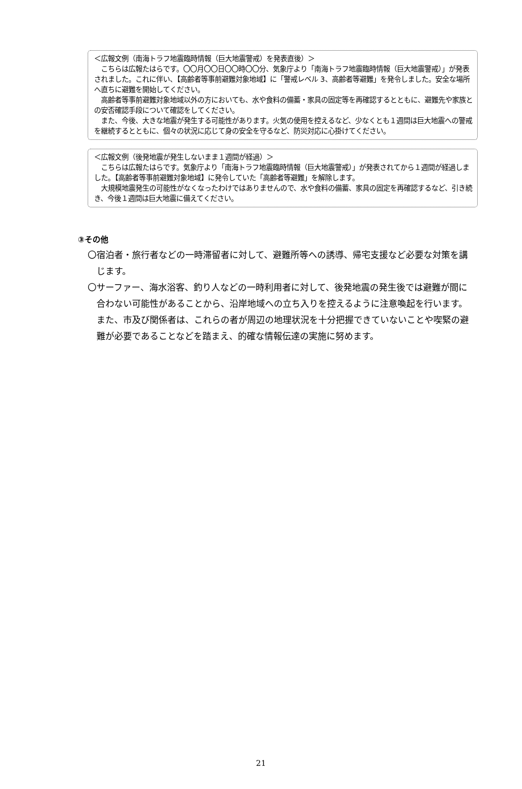＜広報文例（南海トラフ地震臨時情報（巨大地震警戒）を発表直後）＞
　こちらは広報たはらです。〇〇月〇〇日〇〇時〇〇分、気象庁より「南海トラフ地震臨時情報（巨大地震警戒）」が発表されました。これに伴い、【高齢者等事前避難対象地域】に「警戒レベル 3、高齢者等避難」を発令しました。安全な場所へ直ちに避難を開始してください。
　高齢者等事前避難対象地域以外の方においても、水や食料の備蓄・家具の固定等を再確認するとともに、避難先や家族との安否確認手段について確認をしてください。
　また、今後、大きな地震が発生する可能性があります。火気の使用を控えるなど、少なくとも１週間は巨大地震への警戒を継続するとともに、個々の状況に応じて身の安全を守るなど、防災対応に心掛けてください。
＜広報文例（後発地震が発生しないまま１週間が経過）＞
　こちらは広報たはらです。気象庁より「南海トラフ地震臨時情報（巨大地震警戒）」が発表されてから１週間が経過しました。【高齢者等事前避難対象地域】に発令していた「高齢者等避難」を解除します。
　大規模地震発生の可能性がなくなったわけではありませんので、水や食料の備蓄、家具の固定を再確認するなど、引き続き、今後１週間は巨大地震に備えてください。
③その他
〇宿泊者・旅行者などの一時滞留者に対して、避難所等への誘導、帰宅支援など必要な対策を講じます。
〇サーファー、海水浴客、釣り人などの一時利用者に対して、後発地震の発生後では避難が間に合わない可能性があることから、沿岸地域への立ち入りを控えるように注意喚起を行います。また、市及び関係者は、これらの者が周辺の地理状況を十分把握できていないことや喫緊の避難が必要であることなどを踏まえ、的確な情報伝達の実施に努めます。
21